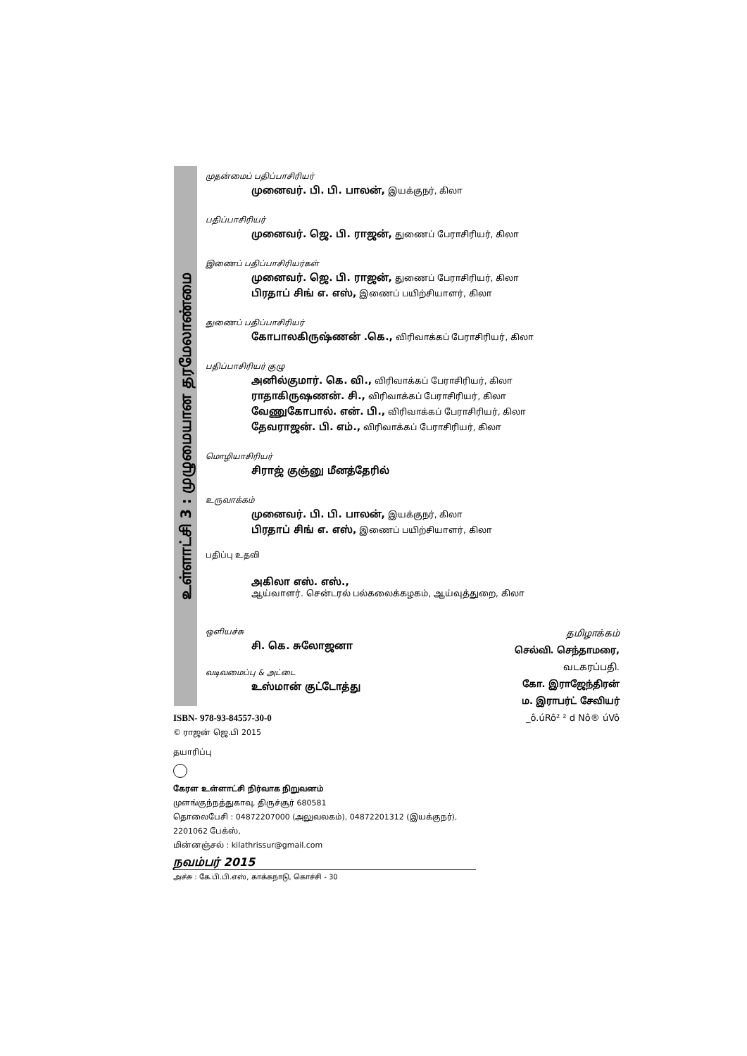உள்ளாட்சி 3 : முழுமையான தரமேலாண்மை
முதன்மைப் பதிப்பாசிரியர்
முனைவர். பி. பி. பாலன், இயக்குநர், கிலா
பதிப்பாசிரியர்
முனைவர். ஜெ. பி. ராஜன், துணைப் பேராசிரியர், கிலா
இணைப் பதிப்பாசிரியர்கள்
முனைவர். ஜெ. பி. ராஜன், துணைப் பேராசிரியர், கிலா
பிரதாப் சிங் எ. எஸ், இணைப் பயிற்சியாளர், கிலா
துணைப் பதிப்பாசிரியர்
கோபாலகிருஷ்ணன் .கெ., விரிவாக்கப் பேராசிரியர், கிலா
பதிப்பாசிரியர் குழு
அனில்குமார். கெ. வி., விரிவாக்கப் பேராசிரியர், கிலா
ராதாகிருஷணன். சி., விரிவாக்கப் பேராசிரியர், கிலா
வேணுகோபால். என். பி., விரிவாக்கப் பேராசிரியர், கிலா
தேவராஜன். பி. எம்., விரிவாக்கப் பேராசிரியர், கிலா
மொழியாசிரியர்
சிராஜ் குஞ்னு மீனத்தேரில்
உருவாக்கம்
முனைவர். பி. பி. பாலன், இயக்குநர், கிலா
பிரதாப் சிங் எ. எஸ், இணைப் பயிற்சியாளர், கிலா
பதிப்பு உதவி
அகிலா எஸ். எஸ்.,
ஆய்வாளர். சென்டரல் பல்கலைக்கழகம், ஆய்வுத்துறை, கிலா
ஒளியச்சு
சி. கெ. சுலோஜனா
வடிவமைப்பு & அட்டை
உஸ்மான் குட்டோத்து
தமிழாக்கம்
செல்வி. செந்தாமரை,
வடகரப்பதி.
கோ. இராஜேந்திரன்
ம. இராபர்ட் சேவியர்
_ô.úRô² ² d Nô® úVô
ISBN- 978-93-84557-30-0
© ராஜன் ஜெ.பி 2015
தயாரிப்பு
கேரள உள்ளாட்சி நிர்வாக நிறுவனம்
முளங்குந்நத்துகாவு, திருச்சூர் 680581
தொலைபேசி : 04872207000 (அலுவலகம்), 04872201312 (இயக்குநர்),
2201062 பேக்ஸ்,
மின்னஞ்சல் : kilathrissur@gmail.com
நவம்பர் 2015
அச்சு : கே.பி.பி.எஸ், காக்கநாடு, கொச்சி - 30